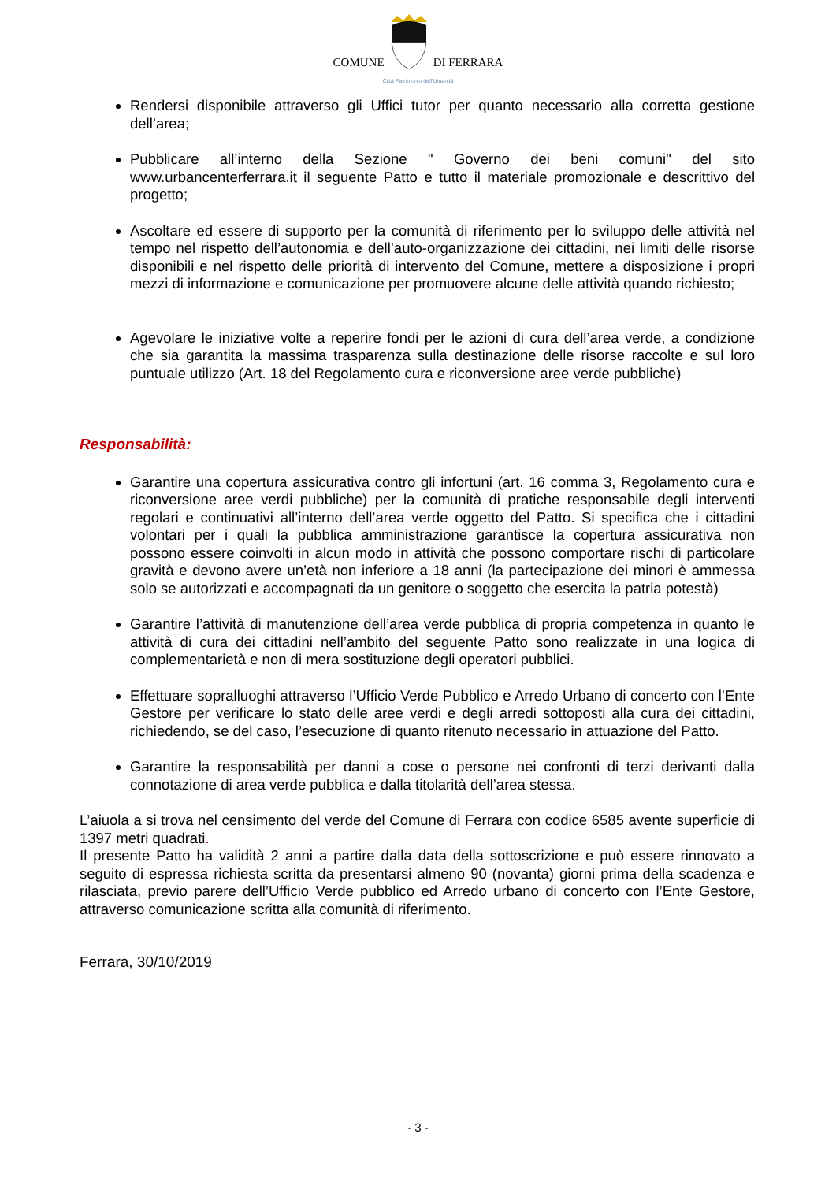COMUNE DI FERRARA
Città Patrimonio dell'Umanità
Rendersi disponibile attraverso gli Uffici tutor per quanto necessario alla corretta gestione dell’area;
Pubblicare all’interno della Sezione " Governo dei beni comuni" del sito www.urbancenterferrara.it il seguente Patto e tutto il materiale promozionale e descrittivo del progetto;
Ascoltare ed essere di supporto per la comunità di riferimento per lo sviluppo delle attività nel tempo nel rispetto dell’autonomia e dell’auto-organizzazione dei cittadini, nei limiti delle risorse disponibili e nel rispetto delle priorità di intervento del Comune, mettere a disposizione i propri mezzi di informazione e comunicazione per promuovere alcune delle attività quando richiesto;
Agevolare le iniziative volte a reperire fondi per le azioni di cura dell’area verde, a condizione che sia garantita la massima trasparenza sulla destinazione delle risorse raccolte e sul loro puntuale utilizzo (Art. 18 del Regolamento cura e riconversione aree verde pubbliche)
Responsabilità:
Garantire una copertura assicurativa contro gli infortuni (art. 16 comma 3, Regolamento cura e riconversione aree verdi pubbliche) per la comunità di pratiche responsabile degli interventi regolari e continuativi all’interno dell’area verde oggetto del Patto. Si specifica che i cittadini volontari per i quali la pubblica amministrazione garantisce la copertura assicurativa non possono essere coinvolti in alcun modo in attività che possono comportare rischi di particolare gravità e devono avere un’età non inferiore a 18 anni (la partecipazione dei minori è ammessa solo se autorizzati e accompagnati da un genitore o soggetto che esercita la patria potestà)
Garantire l’attività di manutenzione dell’area verde pubblica di propria competenza in quanto le attività di cura dei cittadini nell’ambito del seguente Patto sono realizzate in una logica di complementarietà e non di mera sostituzione degli operatori pubblici.
Effettuare sopralluoghi attraverso l’Ufficio Verde Pubblico e Arredo Urbano di concerto con l’Ente Gestore per verificare lo stato delle aree verdi e degli arredi sottoposti alla cura dei cittadini, richiedendo, se del caso, l’esecuzione di quanto ritenuto necessario in attuazione del Patto.
Garantire la responsabilità per danni a cose o persone nei confronti di terzi derivanti dalla connotazione di area verde pubblica e dalla titolarità dell’area stessa.
L’aiuola a si trova nel censimento del verde del Comune di Ferrara con codice 6585 avente superficie di 1397 metri quadrati.
Il presente Patto ha validità 2 anni a partire dalla data della sottoscrizione e può essere rinnovato a seguito di espressa richiesta scritta da presentarsi almeno 90 (novanta) giorni prima della scadenza e rilasciata, previo parere dell’Ufficio Verde pubblico ed Arredo urbano di concerto con l’Ente Gestore, attraverso comunicazione scritta alla comunità di riferimento.
Ferrara, 30/10/2019
- 3 -